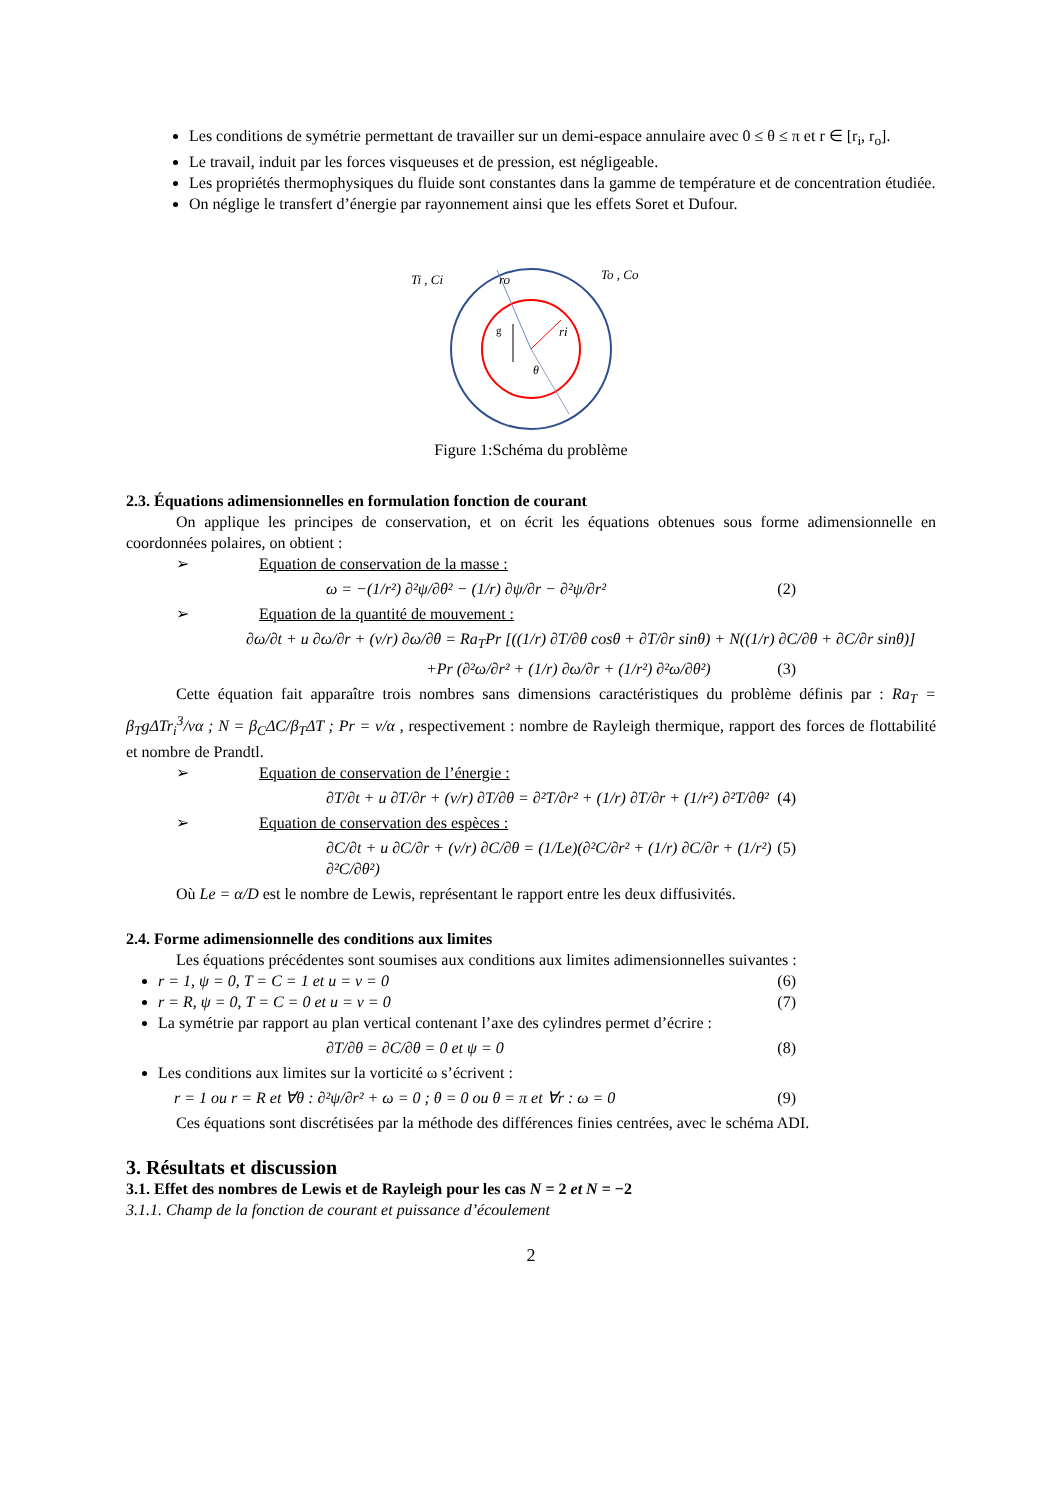Les conditions de symétrie permettant de travailler sur un demi-espace annulaire avec 0 ≤ θ ≤ π et r ∈ [r<sub>i</sub>, r<sub>o</sub>].
Le travail, induit par les forces visqueuses et de pression, est négligeable.
Les propriétés thermophysiques du fluide sont constantes dans la gamme de température et de concentration étudiée.
On néglige le transfert d’énergie par rayonnement ainsi que les effets Soret et Dufour.
Ti , Ci
ro
ri
To , Co
g
θ
Figure 1:Schéma du problème
2.3. Équations adimensionnelles en formulation fonction de courant
On applique les principes de conservation, et on écrit les équations obtenues sous forme adimensionnelle en coordonnées polaires, on obtient :
➢ Equation de conservation de la masse :
ω = −(1/r²) ∂²ψ/∂θ² − (1/r) ∂ψ/∂r − ∂²ψ/∂r² (2)
➢ Equation de la quantité de mouvement :
∂ω/∂t + u ∂ω/∂r + (v/r) ∂ω/∂θ = Ra<sub>T</sub>Pr [((1/r) ∂T/∂θ cosθ + ∂T/∂r sinθ) + N((1/r) ∂C/∂θ + ∂C/∂r sinθ)]
+Pr (∂²ω/∂r² + (1/r) ∂ω/∂r + (1/r²) ∂²ω/∂θ²) (3)
Cette équation fait apparaître trois nombres sans dimensions caractéristiques du problème définis par : Ra<sub>T</sub> = β<sub>T</sub>gΔTr<sub>i</sub><sup>3</sup>/να ; N = β<sub>C</sub>ΔC/β<sub>T</sub>ΔT ; Pr = ν/α , respectivement : nombre de Rayleigh thermique, rapport des forces de flottabilité et nombre de Prandtl.
➢ Equation de conservation de l’énergie :
∂T/∂t + u ∂T/∂r + (v/r) ∂T/∂θ = ∂²T/∂r² + (1/r) ∂T/∂r + (1/r²) ∂²T/∂θ² (4)
➢ Equation de conservation des espèces :
∂C/∂t + u ∂C/∂r + (v/r) ∂C/∂θ = (1/Le)(∂²C/∂r² + (1/r) ∂C/∂r + (1/r²) ∂²C/∂θ²) (5)
Où Le = α/D est le nombre de Lewis, représentant le rapport entre les deux diffusivités.
2.4. Forme adimensionnelle des conditions aux limites
Les équations précédentes sont soumises aux conditions aux limites adimensionnelles suivantes :
r = 1, ψ = 0, T = C = 1 et u = v = 0 (6)
r = R, ψ = 0, T = C = 0 et u = v = 0 (7)
La symétrie par rapport au plan vertical contenant l’axe des cylindres permet d’écrire :
∂T/∂θ = ∂C/∂θ = 0 et ψ = 0 (8)
Les conditions aux limites sur la vorticité ω s’écrivent :
r = 1 ou r = R et ∀θ : ∂²ψ/∂r² + ω = 0 ; θ = 0 ou θ = π et ∀r : ω = 0 (9)
Ces équations sont discrétisées par la méthode des différences finies centrées, avec le schéma ADI.
3. Résultats et discussion
3.1. Effet des nombres de Lewis et de Rayleigh pour les cas N = 2 et N = −2
3.1.1. Champ de la fonction de courant et puissance d’écoulement
2